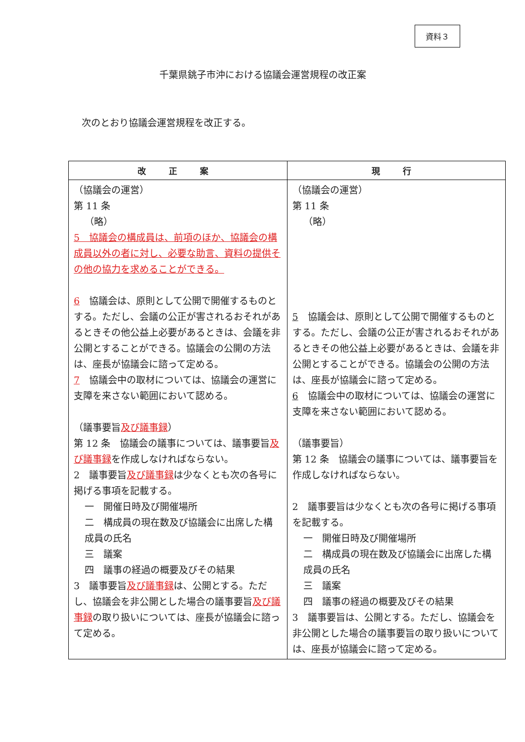資料３
千葉県銚子市沖における協議会運営規程の改正案
次のとおり協議会運営規程を改正する。
| 改 正 案 | 現 行 |
| --- | --- |
| （協議会の運営） 第 11 条 （略） 5 協議会の構成員は、前項のほか、協議会の構成員以外の者に対し、必要な助言、資料の提供その他の協力を求めることができる。 6 協議会は、原則として公開で開催するものとする。ただし、会議の公正が害されるおそれがあるときその他公益上必要があるときは、会議を非公開とすることができる。協議会の公開の方法は、座長が協議会に諮って定める。 7 協議会中の取材については、協議会の運営に支障を来さない範囲において認める。 （議事要旨 及び議事録 ） 第 12 条 協議会の議事については、議事要旨 及び議事録 を作成しなければならない。 2 議事要旨 及び議事録 は少なくとも次の各号に掲げる事項を記載する。 一 開催日時及び開催場所 二 構成員の現在数及び協議会に出席した構成員の氏名 三 議案 四 議事の経過の概要及びその結果 3 議事要旨 及び議事録 は、公開とする。ただし、協議会を非公開とした場合の議事要旨 及び議事録 の取り扱いについては、座長が協議会に諮って定める。 | （協議会の運営） 第 11 条 （略） 5 協議会は、原則として公開で開催するものとする。ただし、会議の公正が害されるおそれがあるときその他公益上必要があるときは、会議を非公開とすることができる。協議会の公開の方法は、座長が協議会に諮って定める。 6 協議会中の取材については、協議会の運営に支障を来さない範囲において認める。 （議事要旨） 第 12 条 協議会の議事については、議事要旨を作成しなければならない。 2 議事要旨は少なくとも次の各号に掲げる事項を記載する。 一 開催日時及び開催場所 二 構成員の現在数及び協議会に出席した構成員の氏名 三 議案 四 議事の経過の概要及びその結果 3 議事要旨は、公開とする。ただし、協議会を非公開とした場合の議事要旨の取り扱いについては、座長が協議会に諮って定める。 |